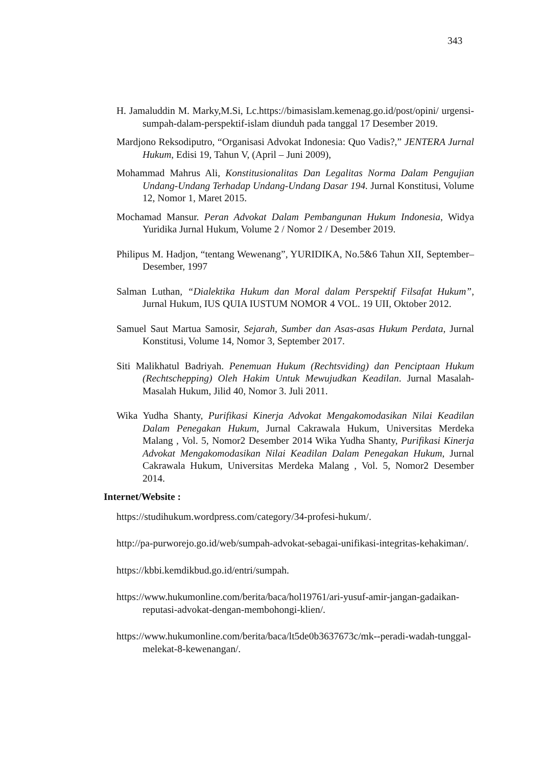343
H. Jamaluddin M. Marky,M.Si, Lc.https://bimasislam.kemenag.go.id/post/opini/ urgensi-sumpah-dalam-perspektif-islam diunduh pada tanggal 17 Desember 2019.
Mardjono Reksodiputro, “Organisasi Advokat Indonesia: Quo Vadis?,” JENTERA Jurnal Hukum, Edisi 19, Tahun V, (April – Juni 2009),
Mohammad Mahrus Ali, Konstitusionalitas Dan Legalitas Norma Dalam Pengujian Undang-Undang Terhadap Undang-Undang Dasar 194. Jurnal Konstitusi, Volume 12, Nomor 1, Maret 2015.
Mochamad Mansur. Peran Advokat Dalam Pembangunan Hukum Indonesia, Widya Yuridika Jurnal Hukum, Volume 2 / Nomor 2 / Desember 2019.
Philipus M. Hadjon, “tentang Wewenang”, YURIDIKA, No.5&6 Tahun XII, September– Desember, 1997
Salman Luthan, “Dialektika Hukum dan Moral dalam Perspektif Filsafat Hukum”, Jurnal Hukum, IUS QUIA IUSTUM NOMOR 4 VOL. 19 UII, Oktober 2012.
Samuel Saut Martua Samosir, Sejarah, Sumber dan Asas-asas Hukum Perdata, Jurnal Konstitusi, Volume 14, Nomor 3, September 2017.
Siti Malikhatul Badriyah. Penemuan Hukum (Rechtsviding) dan Penciptaan Hukum (Rechtschepping) Oleh Hakim Untuk Mewujudkan Keadilan. Jurnal Masalah-Masalah Hukum, Jilid 40, Nomor 3. Juli 2011.
Wika Yudha Shanty, Purifikasi Kinerja Advokat Mengakomodasikan Nilai Keadilan Dalam Penegakan Hukum, Jurnal Cakrawala Hukum, Universitas Merdeka Malang , Vol. 5, Nomor2 Desember 2014 Wika Yudha Shanty, Purifikasi Kinerja Advokat Mengakomodasikan Nilai Keadilan Dalam Penegakan Hukum, Jurnal Cakrawala Hukum, Universitas Merdeka Malang , Vol. 5, Nomor2 Desember 2014.
Internet/Website :
https://studihukum.wordpress.com/category/34-profesi-hukum/.
http://pa-purworejo.go.id/web/sumpah-advokat-sebagai-unifikasi-integritas-kehakiman/.
https://kbbi.kemdikbud.go.id/entri/sumpah.
https://www.hukumonline.com/berita/baca/hol19761/ari-yusuf-amir-jangan-gadaikan-reputasi-advokat-dengan-membohongi-klien/.
https://www.hukumonline.com/berita/baca/lt5de0b3637673c/mk--peradi-wadah-tunggal-melekat-8-kewenangan/.